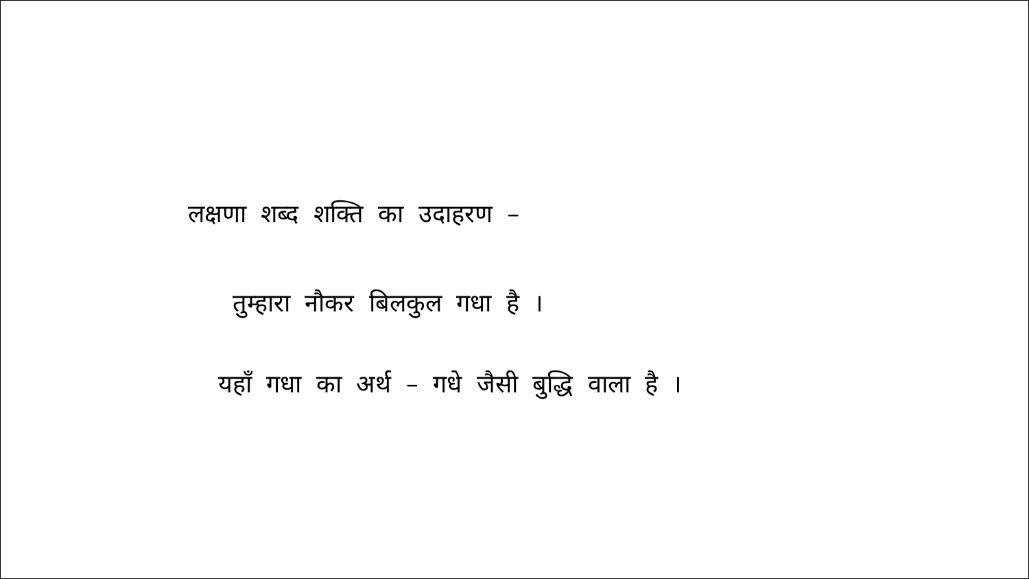लक्षणा शब्द शक्ति का उदाहरण –
तुम्हारा नौकर बिलकुल गधा है ।
यहाँ गधा का अर्थ – गधे जैसी बुद्धि वाला है ।